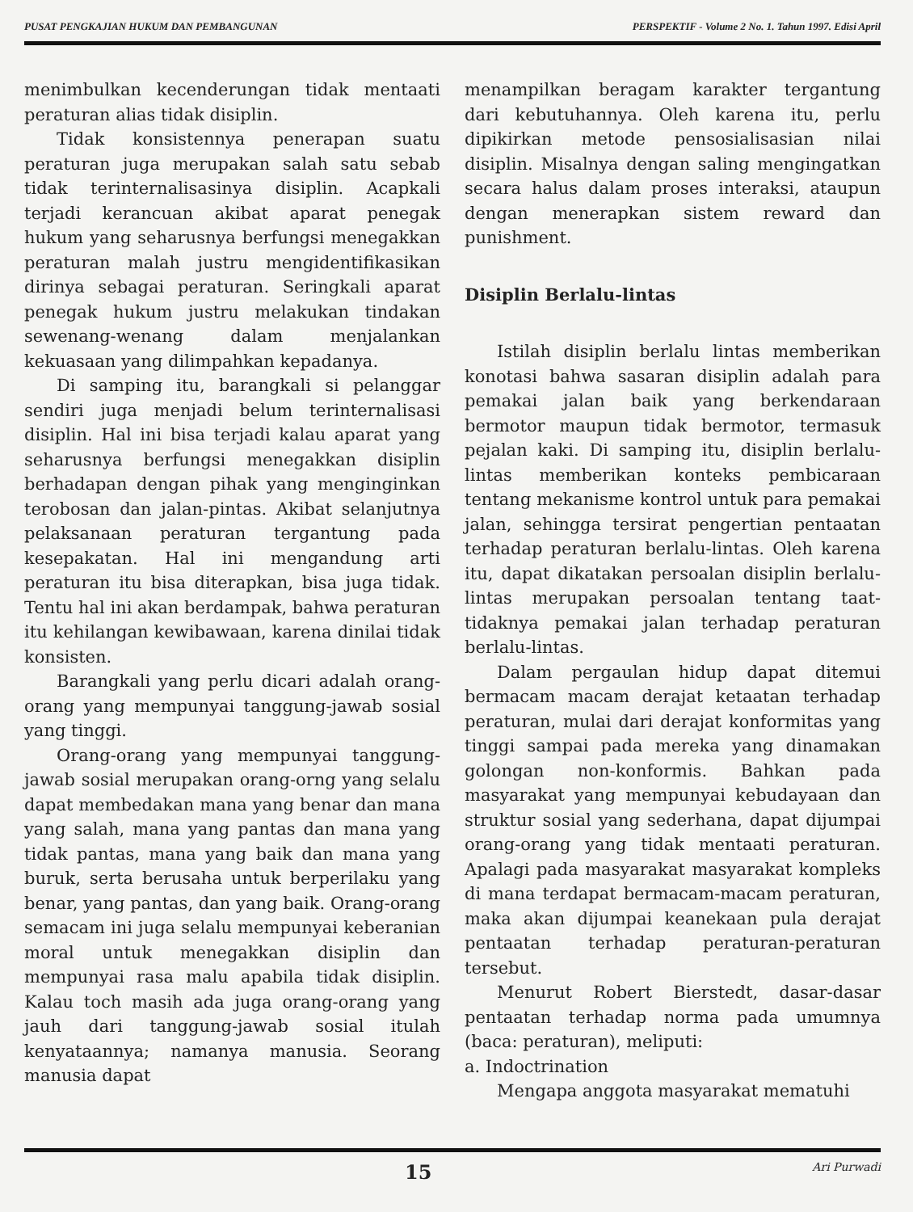PUSAT PENGKAJIAN HUKUM DAN PEMBANGUNAN PERSPEKTIF - Volume 2 No. 1. Tahun 1997. Edisi April
menimbulkan kecenderungan tidak mentaati peraturan alias tidak disiplin.
Tidak konsistennya penerapan suatu peraturan juga merupakan salah satu sebab tidak terinternalisasinya disiplin. Acapkali terjadi kerancuan akibat aparat penegak hukum yang seharusnya berfungsi menegakkan peraturan malah justru mengidentifikasikan dirinya sebagai peraturan. Seringkali aparat penegak hukum justru melakukan tindakan sewenang-wenang dalam menjalankan kekuasaan yang dilimpahkan kepadanya.
Di samping itu, barangkali si pelanggar sendiri juga menjadi belum terinternalisasi disiplin. Hal ini bisa terjadi kalau aparat yang seharusnya berfungsi menegakkan disiplin berhadapan dengan pihak yang menginginkan terobosan dan jalan-pintas. Akibat selanjutnya pelaksanaan peraturan tergantung pada kesepakatan. Hal ini mengandung arti peraturan itu bisa diterapkan, bisa juga tidak. Tentu hal ini akan berdampak, bahwa peraturan itu kehilangan kewibawaan, karena dinilai tidak konsisten.
Barangkali yang perlu dicari adalah orang-orang yang mempunyai tanggung-jawab sosial yang tinggi.
Orang-orang yang mempunyai tanggung-jawab sosial merupakan orang-orng yang selalu dapat membedakan mana yang benar dan mana yang salah, mana yang pantas dan mana yang tidak pantas, mana yang baik dan mana yang buruk, serta berusaha untuk berperilaku yang benar, yang pantas, dan yang baik. Orang-orang semacam ini juga selalu mempunyai keberanian moral untuk menegakkan disiplin dan mempunyai rasa malu apabila tidak disiplin. Kalau toch masih ada juga orang-orang yang jauh dari tanggung-jawab sosial itulah kenyataannya; namanya manusia. Seorang manusia dapat
menampilkan beragam karakter tergantung dari kebutuhannya. Oleh karena itu, perlu dipikirkan metode pensosialisasian nilai disiplin. Misalnya dengan saling mengingatkan secara halus dalam proses interaksi, ataupun dengan menerapkan sistem reward dan punishment.
Disiplin Berlalu-lintas
Istilah disiplin berlalu lintas memberikan konotasi bahwa sasaran disiplin adalah para pemakai jalan baik yang berkendaraan bermotor maupun tidak bermotor, termasuk pejalan kaki. Di samping itu, disiplin berlalu-lintas memberikan konteks pembicaraan tentang mekanisme kontrol untuk para pemakai jalan, sehingga tersirat pengertian pentaatan terhadap peraturan berlalu-lintas. Oleh karena itu, dapat dikatakan persoalan disiplin berlalu-lintas merupakan persoalan tentang taat-tidaknya pemakai jalan terhadap peraturan berlalu-lintas.
Dalam pergaulan hidup dapat ditemui bermacam macam derajat ketaatan terhadap peraturan, mulai dari derajat konformitas yang tinggi sampai pada mereka yang dinamakan golongan non-konformis. Bahkan pada masyarakat yang mempunyai kebudayaan dan struktur sosial yang sederhana, dapat dijumpai orang-orang yang tidak mentaati peraturan. Apalagi pada masyarakat masyarakat kompleks di mana terdapat bermacam-macam peraturan, maka akan dijumpai keanekaan pula derajat pentaatan terhadap peraturan-peraturan tersebut.
Menurut Robert Bierstedt, dasar-dasar pentaatan terhadap norma pada umumnya (baca: peraturan), meliputi:
a. Indoctrination
Mengapa anggota masyarakat mematuhi
15 Ari Purwadi